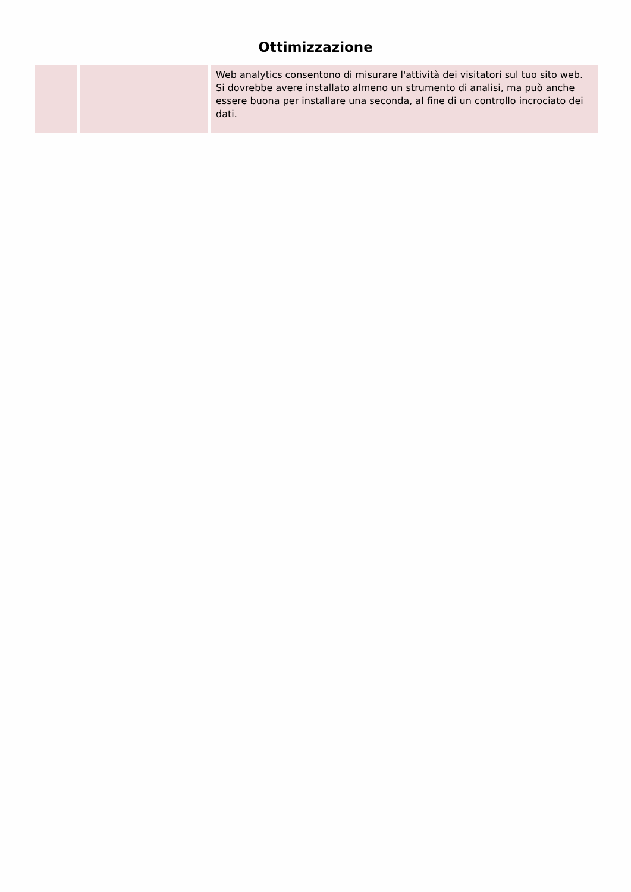Ottimizzazione
| | | Web analytics consentono di misurare l'attività dei visitatori sul tuo sito web. Si dovrebbe avere installato almeno un strumento di analisi, ma può anche essere buona per installare una seconda, al fine di un controllo incrociato dei dati. |